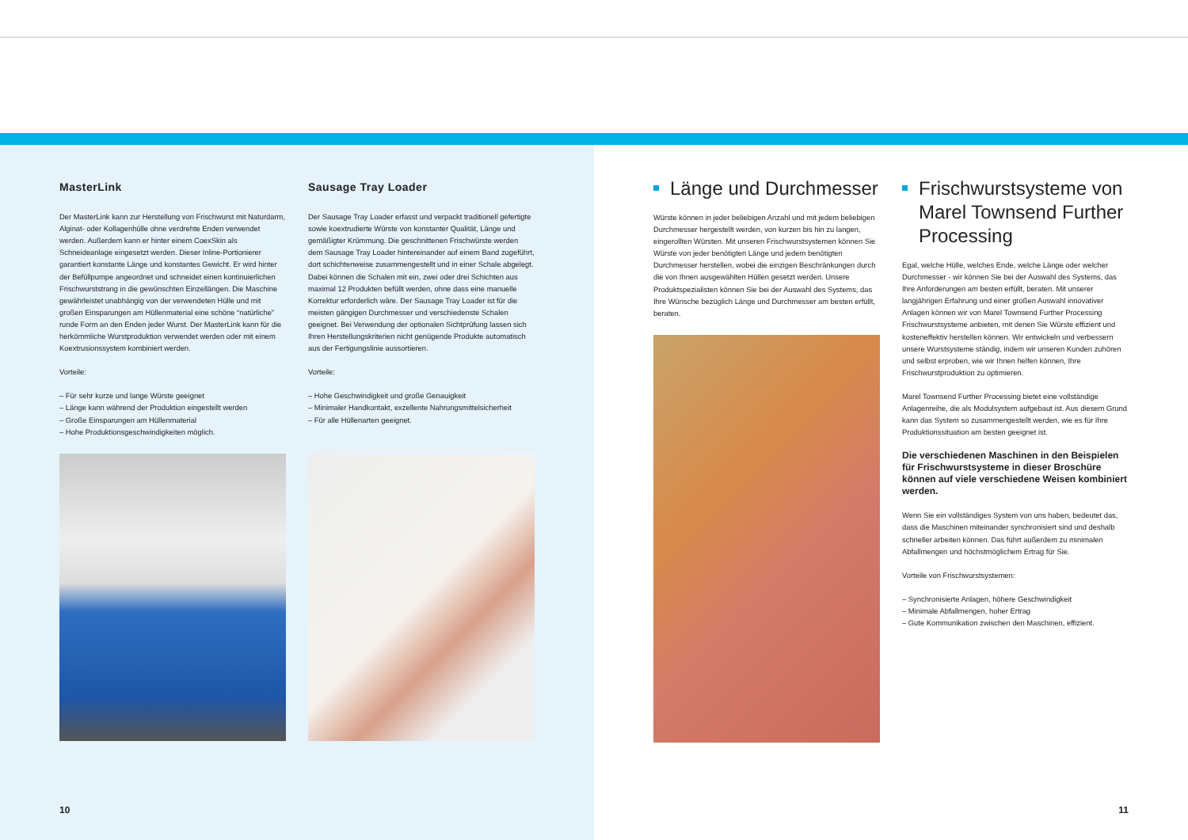MasterLink
Der MasterLink kann zur Herstellung von Frischwurst mit Naturdarm, Alginat- oder Kollagenhülle ohne verdrehte Enden verwendet werden. Außerdem kann er hinter einem CoexSkin als Schneideanlage eingesetzt werden. Dieser Inline-Portionierer garantiert konstante Länge und konstantes Gewicht. Er wird hinter der Befüllpumpe angeordnet und schneidet einen kontinuierlichen Frischwurststrang in die gewünschten Einzellängen. Die Maschine gewährleistet unabhängig von der verwendeten Hülle und mit großen Einsparungen am Hüllenmaterial eine schöne “natürliche” runde Form an den Enden jeder Wurst. Der MasterLink kann für die herkömmliche Wurstproduktion verwendet werden oder mit einem Koextrusionssystem kombiniert werden.
Vorteile:
– Für sehr kurze und lange Würste geeignet
– Länge kann während der Produktion eingestellt werden
– Große Einsparungen am Hüllenmaterial
– Hohe Produktionsgeschwindigkeiten möglich.
Sausage Tray Loader
Der Sausage Tray Loader erfasst und verpackt traditionell gefertigte sowie koextrudierte Würste von konstanter Qualität, Länge und gemäßigter Krümmung. Die geschnittenen Frischwürste werden dem Sausage Tray Loader hintereinander auf einem Band zugeführt, dort schichtenweise zusammengestellt und in einer Schale abgelegt. Dabei können die Schalen mit ein, zwei oder drei Schichten aus maximal 12 Produkten befüllt werden, ohne dass eine manuelle Korrektur erforderlich wäre. Der Sausage Tray Loader ist für die meisten gängigen Durchmesser und verschiedenste Schalen geeignet. Bei Verwendung der optionalen Sichtprüfung lassen sich Ihren Herstellungskriterien nicht genügende Produkte automatisch aus der Fertigungslinie aussortieren.
Vorteile:
– Hohe Geschwindigkeit und große Genauigkeit
– Minimaler Handkontakt, exzellente Nahrungsmittelsicherheit
– Für alle Hüllenarten geeignet.
10
Länge und Durchmesser
Würste können in jeder beliebigen Anzahl und mit jedem beliebigen Durchmesser hergestellt werden, von kurzen bis hin zu langen, eingerollten Würsten. Mit unseren Frischwurstsystemen können Sie Würste von jeder benötigten Länge und jedem benötigten Durchmesser herstellen, wobei die einzigen Beschränkungen durch die von Ihnen ausgewählten Hüllen gesetzt werden. Unsere Produktspezialisten können Sie bei der Auswahl des Systems, das Ihre Wünsche bezüglich Länge und Durchmesser am besten erfüllt, beraten.
Frischwurstsysteme von Marel Townsend Further Processing
Egal, welche Hülle, welches Ende, welche Länge oder welcher Durchmesser - wir können Sie bei der Auswahl des Systems, das Ihre Anforderungen am besten erfüllt, beraten. Mit unserer langjährigen Erfahrung und einer großen Auswahl innovativer Anlagen können wir von Marel Townsend Further Processing Frischwurstsysteme anbieten, mit denen Sie Würste effizient und kosteneffektiv herstellen können. Wir entwickeln und verbessern unsere Wurstsysteme ständig, indem wir unseren Kunden zuhören und selbst erproben, wie wir Ihnen helfen können, Ihre Frischwurstproduktion zu optimieren.
Marel Townsend Further Processing bietet eine vollständige Anlagenreihe, die als Modulsystem aufgebaut ist. Aus diesem Grund kann das System so zusammengestellt werden, wie es für Ihre Produktionssituation am besten geeignet ist.
Die verschiedenen Maschinen in den Beispielen für Frischwurstsysteme in dieser Broschüre können auf viele verschiedene Weisen kombiniert werden.
Wenn Sie ein vollständiges System von uns haben, bedeutet das, dass die Maschinen miteinander synchronisiert sind und deshalb schneller arbeiten können. Das führt außerdem zu minimalen Abfallmengen und höchstmöglichem Ertrag für Sie.
Vorteile von Frischwurstsystemen:
– Synchronisierte Anlagen, höhere Geschwindigkeit
– Minimale Abfallmengen, hoher Ertrag
– Gute Kommunikation zwischen den Maschinen, effizient.
11